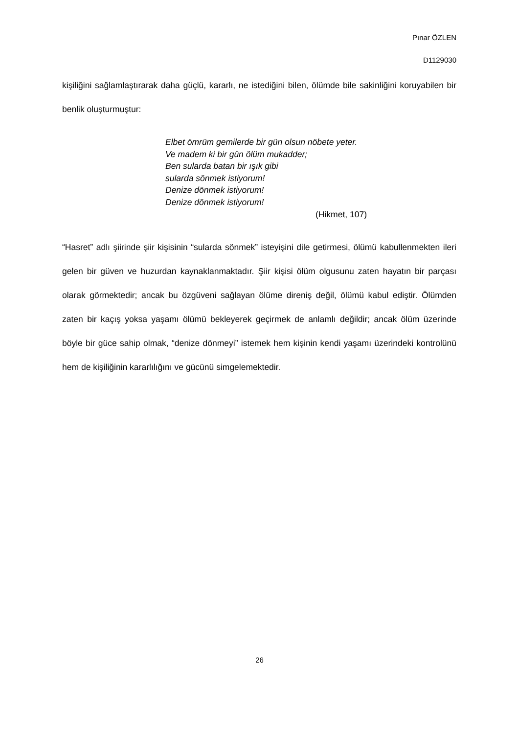Pınar ÖZLEN
D1129030
kişiliğini sağlamlaştırarak daha güçlü, kararlı, ne istediğini bilen, ölümde bile sakinliğini koruyabilen bir benlik oluşturmuştur:
Elbet ömrüm gemilerde bir gün olsun nöbete yeter.
Ve madem ki bir gün ölüm mukadder;
Ben sularda batan bir ışık gibi
sularda sönmek istiyorum!
Denize dönmek istiyorum!
Denize dönmek istiyorum!
(Hikmet, 107)
“Hasret” adlı şiirinde şiir kişisinin “sularda sönmek” isteyişini dile getirmesi, ölümü kabullenmekten ileri gelen bir güven ve huzurdan kaynaklanmaktadır. Şiir kişisi ölüm olgusunu zaten hayatın bir parçası olarak görmektedir; ancak bu özgüveni sağlayan ölüme direniş değil, ölümü kabul ediştir. Ölümden zaten bir kaçış yoksa yaşamı ölümü bekleyerek geçirmek de anlamlı değildir; ancak ölüm üzerinde böyle bir güce sahip olmak, “denize dönmeyi” istemek hem kişinin kendi yaşamı üzerindeki kontrolünü hem de kişiliğinin kararlılığını ve gücünü simgelemektedir.
26